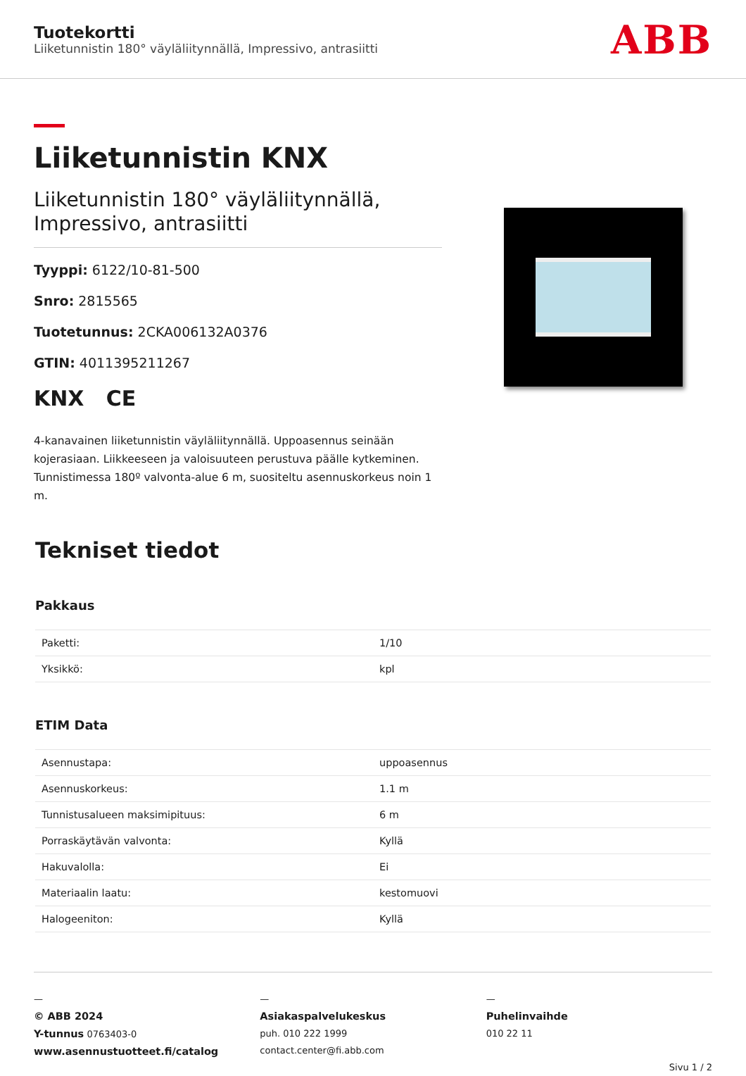Tuotekortti
Liiketunnistin 180° väyläliitynnällä, Impressivo, antrasiitti
ABB
Liiketunnistin KNX
Liiketunnistin 180° väyläliitynnällä, Impressivo, antrasiitti
Tyyppi: 6122/10-81-500
Snro: 2815565
Tuotetunnus: 2CKA006132A0376
GTIN: 4011395211267
KNX CE
4-kanavainen liiketunnistin väyläliitynnällä. Uppoasennus seinään kojerasiaan. Liikkeeseen ja valoisuuteen perustuva päälle kytkeminen. Tunnistimessa 180º valvonta-alue 6 m, suositeltu asennuskorkeus noin 1 m.
Tekniset tiedot
Pakkaus
| Paketti: | 1/10 |
| Yksikkö: | kpl |
ETIM Data
| Asennustapa: | uppoasennus |
| Asennuskorkeus: | 1.1 m |
| Tunnistusalueen maksimipituus: | 6 m |
| Porraskäytävän valvonta: | Kyllä |
| Hakuvalolla: | Ei |
| Materiaalin laatu: | kestomuovi |
| Halogeeniton: | Kyllä |
—
© ABB 2024
Y-tunnus 0763403-0
www.asennustuotteet.fi/catalog
—
Asiakaspalvelukeskus
puh. 010 222 1999
contact.center@fi.abb.com
—
Puhelinvaihde
010 22 11
Sivu 1 / 2